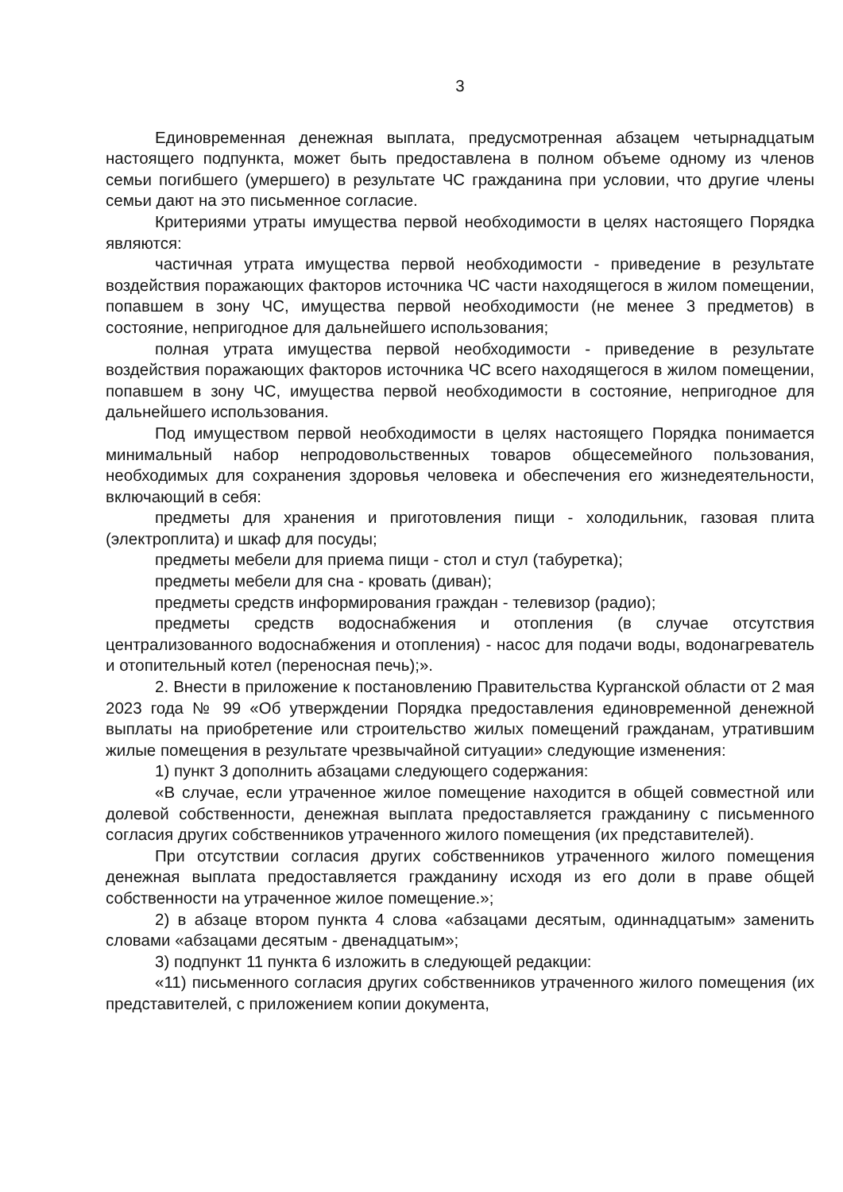3
Единовременная денежная выплата, предусмотренная абзацем четырнадцатым настоящего подпункта, может быть предоставлена в полном объеме одному из членов семьи погибшего (умершего) в результате ЧС гражданина при условии, что другие члены семьи дают на это письменное согласие.
Критериями утраты имущества первой необходимости в целях настоящего Порядка являются:
частичная утрата имущества первой необходимости - приведение в результате воздействия поражающих факторов источника ЧС части находящегося в жилом помещении, попавшем в зону ЧС, имущества первой необходимости (не менее 3 предметов) в состояние, непригодное для дальнейшего использования;
полная утрата имущества первой необходимости - приведение в результате воздействия поражающих факторов источника ЧС всего находящегося в жилом помещении, попавшем в зону ЧС, имущества первой необходимости в состояние, непригодное для дальнейшего использования.
Под имуществом первой необходимости в целях настоящего Порядка понимается минимальный набор непродовольственных товаров общесемейного пользования, необходимых для сохранения здоровья человека и обеспечения его жизнедеятельности, включающий в себя:
предметы для хранения и приготовления пищи - холодильник, газовая плита (электроплита) и шкаф для посуды;
предметы мебели для приема пищи - стол и стул (табуретка);
предметы мебели для сна - кровать (диван);
предметы средств информирования граждан - телевизор (радио);
предметы средств водоснабжения и отопления (в случае отсутствия централизованного водоснабжения и отопления) - насос для подачи воды, водонагреватель и отопительный котел (переносная печь);».
2. Внести в приложение к постановлению Правительства Курганской области от 2 мая 2023 года № 99 «Об утверждении Порядка предоставления единовременной денежной выплаты на приобретение или строительство жилых помещений гражданам, утратившим жилые помещения в результате чрезвычайной ситуации» следующие изменения:
1) пункт 3 дополнить абзацами следующего содержания:
«В случае, если утраченное жилое помещение находится в общей совместной или долевой собственности, денежная выплата предоставляется гражданину с письменного согласия других собственников утраченного жилого помещения (их представителей).
При отсутствии согласия других собственников утраченного жилого помещения денежная выплата предоставляется гражданину исходя из его доли в праве общей собственности на утраченное жилое помещение.»;
2) в абзаце втором пункта 4 слова «абзацами десятым, одиннадцатым» заменить словами «абзацами десятым - двенадцатым»;
3) подпункт 11 пункта 6 изложить в следующей редакции:
«11) письменного согласия других собственников утраченного жилого помещения (их представителей, с приложением копии документа,